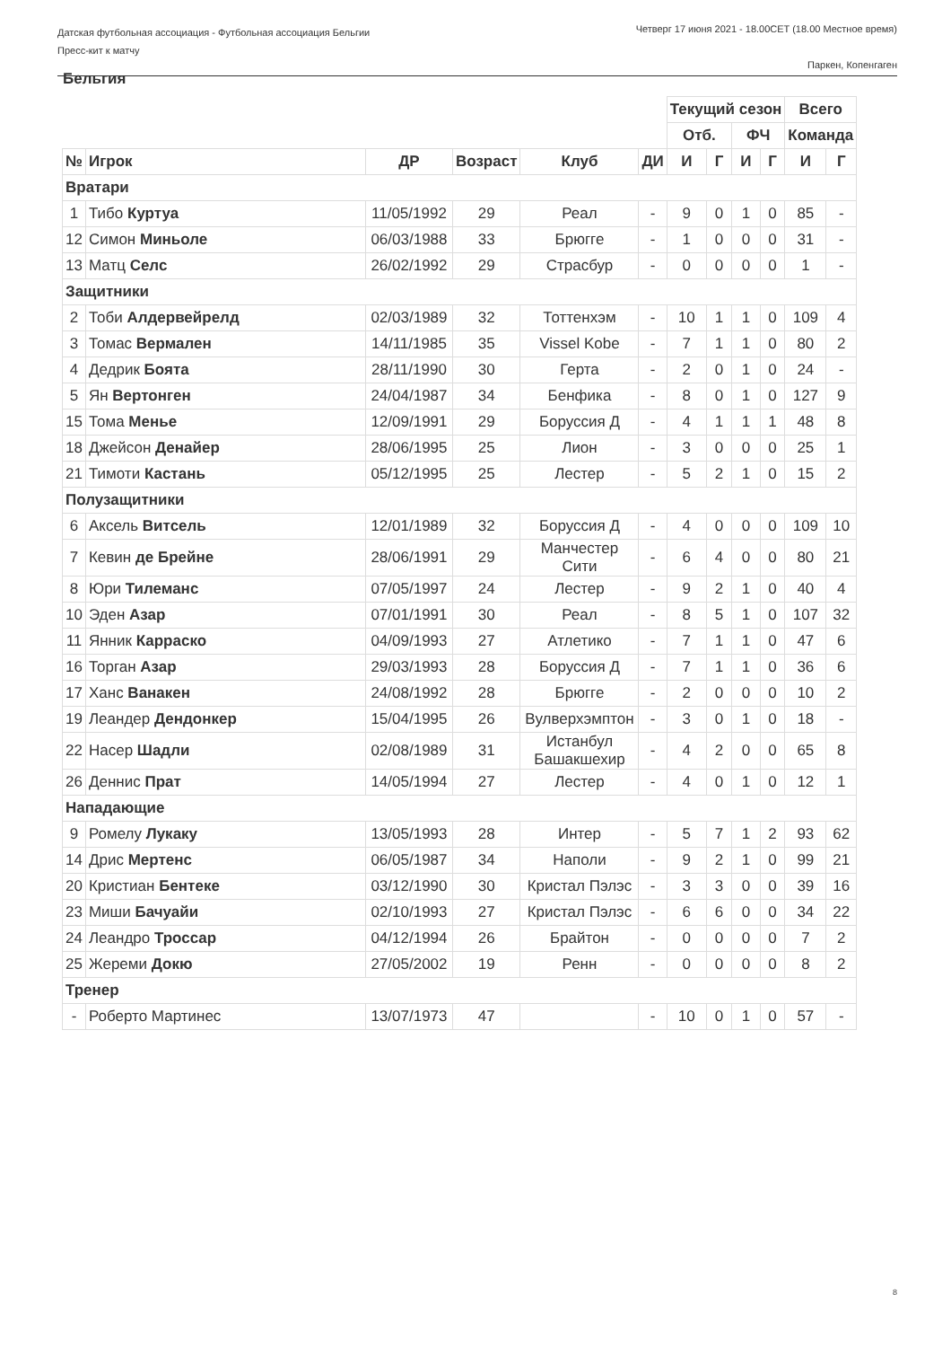Датская футбольная ассоциация - Футбольная ассоциация Бельгии
Пресс-кит к матчу
Четверг 17 июня 2021 - 18.00CET (18.00 Местное время)
Паркен, Копенгаген
Бельгия
| | | | | | | Текущий сезон | | | | Всего | |
| | | | | | | Отб. | | ФЧ | | Команда | |
| № | Игрок | ДР | Возраст | Клуб | ДИ | И | Г | И | Г | И | Г |
| Вратари | | | | | | | | | | | |
| 1 | Тибо Куртуа | 11/05/1992 | 29 | Реал | - | 9 | 0 | 1 | 0 | 85 | - |
| 12 | Симон Миньоле | 06/03/1988 | 33 | Брюгге | - | 1 | 0 | 0 | 0 | 31 | - |
| 13 | Матц Селс | 26/02/1992 | 29 | Страсбур | - | 0 | 0 | 0 | 0 | 1 | - |
| Защитники | | | | | | | | | | | |
| 2 | Тоби Алдервейрелд | 02/03/1989 | 32 | Тоттенхэм | - | 10 | 1 | 1 | 0 | 109 | 4 |
| 3 | Томас Вермален | 14/11/1985 | 35 | Vissel Kobe | - | 7 | 1 | 1 | 0 | 80 | 2 |
| 4 | Дедрик Боята | 28/11/1990 | 30 | Герта | - | 2 | 0 | 1 | 0 | 24 | - |
| 5 | Ян Вертонген | 24/04/1987 | 34 | Бенфика | - | 8 | 0 | 1 | 0 | 127 | 9 |
| 15 | Тома Менье | 12/09/1991 | 29 | Боруссия Д | - | 4 | 1 | 1 | 1 | 48 | 8 |
| 18 | Джейсон Денайер | 28/06/1995 | 25 | Лион | - | 3 | 0 | 0 | 0 | 25 | 1 |
| 21 | Тимоти Кастань | 05/12/1995 | 25 | Лестер | - | 5 | 2 | 1 | 0 | 15 | 2 |
| Полузащитники | | | | | | | | | | | |
| 6 | Аксель Витсель | 12/01/1989 | 32 | Боруссия Д | - | 4 | 0 | 0 | 0 | 109 | 10 |
| 7 | Кевин де Брейне | 28/06/1991 | 29 | Манчестер Сити | - | 6 | 4 | 0 | 0 | 80 | 21 |
| 8 | Юри Тилеманс | 07/05/1997 | 24 | Лестер | - | 9 | 2 | 1 | 0 | 40 | 4 |
| 10 | Эден Азар | 07/01/1991 | 30 | Реал | - | 8 | 5 | 1 | 0 | 107 | 32 |
| 11 | Янник Карраско | 04/09/1993 | 27 | Атлетико | - | 7 | 1 | 1 | 0 | 47 | 6 |
| 16 | Торган Азар | 29/03/1993 | 28 | Боруссия Д | - | 7 | 1 | 1 | 0 | 36 | 6 |
| 17 | Ханс Ванакен | 24/08/1992 | 28 | Брюгге | - | 2 | 0 | 0 | 0 | 10 | 2 |
| 19 | Леандер Дендонкер | 15/04/1995 | 26 | Вулверхэмптон | - | 3 | 0 | 1 | 0 | 18 | - |
| 22 | Насер Шадли | 02/08/1989 | 31 | Истанбул Башакшехир | - | 4 | 2 | 0 | 0 | 65 | 8 |
| 26 | Деннис Прат | 14/05/1994 | 27 | Лестер | - | 4 | 0 | 1 | 0 | 12 | 1 |
| Нападающие | | | | | | | | | | | |
| 9 | Ромелу Лукаку | 13/05/1993 | 28 | Интер | - | 5 | 7 | 1 | 2 | 93 | 62 |
| 14 | Дрис Мертенс | 06/05/1987 | 34 | Наполи | - | 9 | 2 | 1 | 0 | 99 | 21 |
| 20 | Кристиан Бентеке | 03/12/1990 | 30 | Кристал Пэлэс | - | 3 | 3 | 0 | 0 | 39 | 16 |
| 23 | Миши Бачуайи | 02/10/1993 | 27 | Кристал Пэлэс | - | 6 | 6 | 0 | 0 | 34 | 22 |
| 24 | Леандро Троссар | 04/12/1994 | 26 | Брайтон | - | 0 | 0 | 0 | 0 | 7 | 2 |
| 25 | Жереми Докю | 27/05/2002 | 19 | Ренн | - | 0 | 0 | 0 | 0 | 8 | 2 |
| Тренер | | | | | | | | | | | |
| - | Роберто Мартинес | 13/07/1973 | 47 | | - | 10 | 0 | 1 | 0 | 57 | - |
8